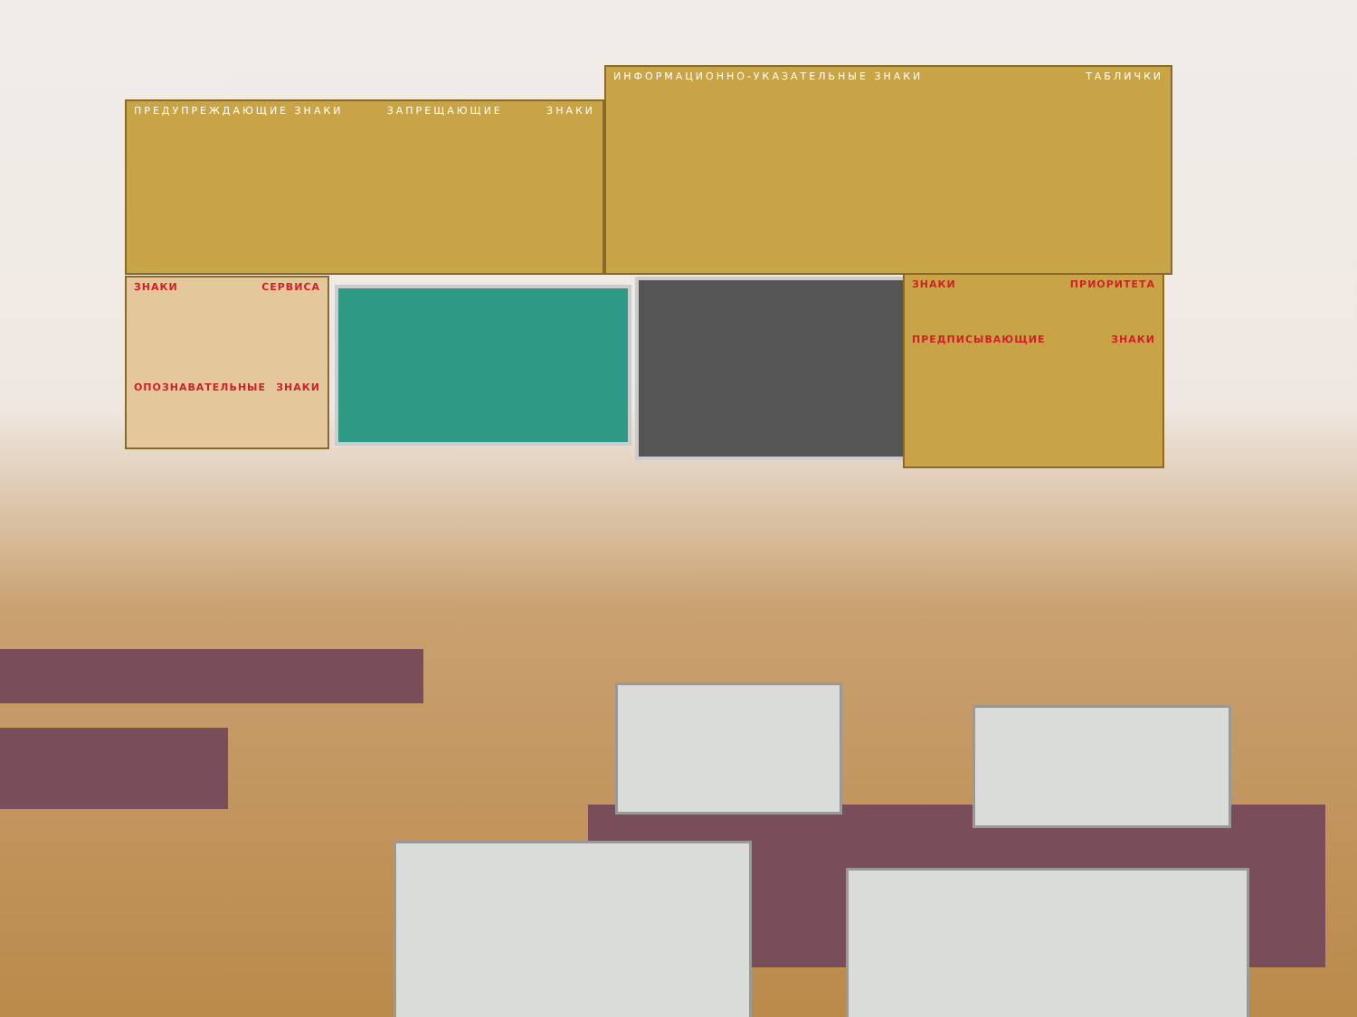ПРЕДУПРЕЖДАЮЩИЕ ЗНАКИ ЗАПРЕЩАЮЩИЕ ЗНАКИ
ИНФОРМАЦИОННО-УКАЗАТЕЛЬНЫЕ ЗНАКИ ТАБЛИЧКИ
ЗНАКИ СЕРВИСА
ОПОЗНАВАТЕЛЬНЫЕ ЗНАКИ
ЗНАКИ ПРИОРИТЕТА
ПРЕДПИСЫВАЮЩИЕ ЗНАКИ